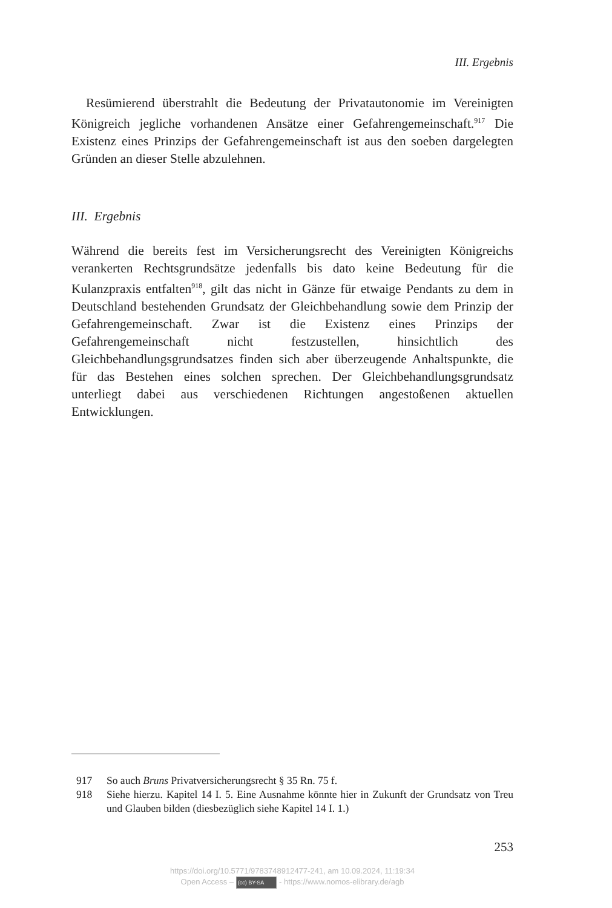III. Ergebnis
Resümierend überstrahlt die Bedeutung der Privatautonomie im Vereinigten Königreich jegliche vorhandenen Ansätze einer Gefahrengemeinschaft.<sup>917</sup> Die Existenz eines Prinzips der Gefahrengemeinschaft ist aus den soeben dargelegten Gründen an dieser Stelle abzulehnen.
III. Ergebnis
Während die bereits fest im Versicherungsrecht des Vereinigten Königreichs verankerten Rechtsgrundsätze jedenfalls bis dato keine Bedeutung für die Kulanzpraxis entfalten<sup>918</sup>, gilt das nicht in Gänze für etwaige Pendants zu dem in Deutschland bestehenden Grundsatz der Gleichbehandlung sowie dem Prinzip der Gefahrengemeinschaft. Zwar ist die Existenz eines Prinzips der Gefahrengemeinschaft nicht festzustellen, hinsichtlich des Gleichbehandlungsgrundsatzes finden sich aber überzeugende Anhaltspunkte, die für das Bestehen eines solchen sprechen. Der Gleichbehandlungsgrundsatz unterliegt dabei aus verschiedenen Richtungen angestoßenen aktuellen Entwicklungen.
917 So auch Bruns Privatversicherungsrecht § 35 Rn. 75 f.
918 Siehe hierzu. Kapitel 14 I. 5. Eine Ausnahme könnte hier in Zukunft der Grundsatz von Treu und Glauben bilden (diesbezüglich siehe Kapitel 14 I. 1.)
253
https://doi.org/10.5771/9783748912477-241, am 10.09.2024, 11:19:34
Open Access – (cc) BY-SA - https://www.nomos-elibrary.de/agb